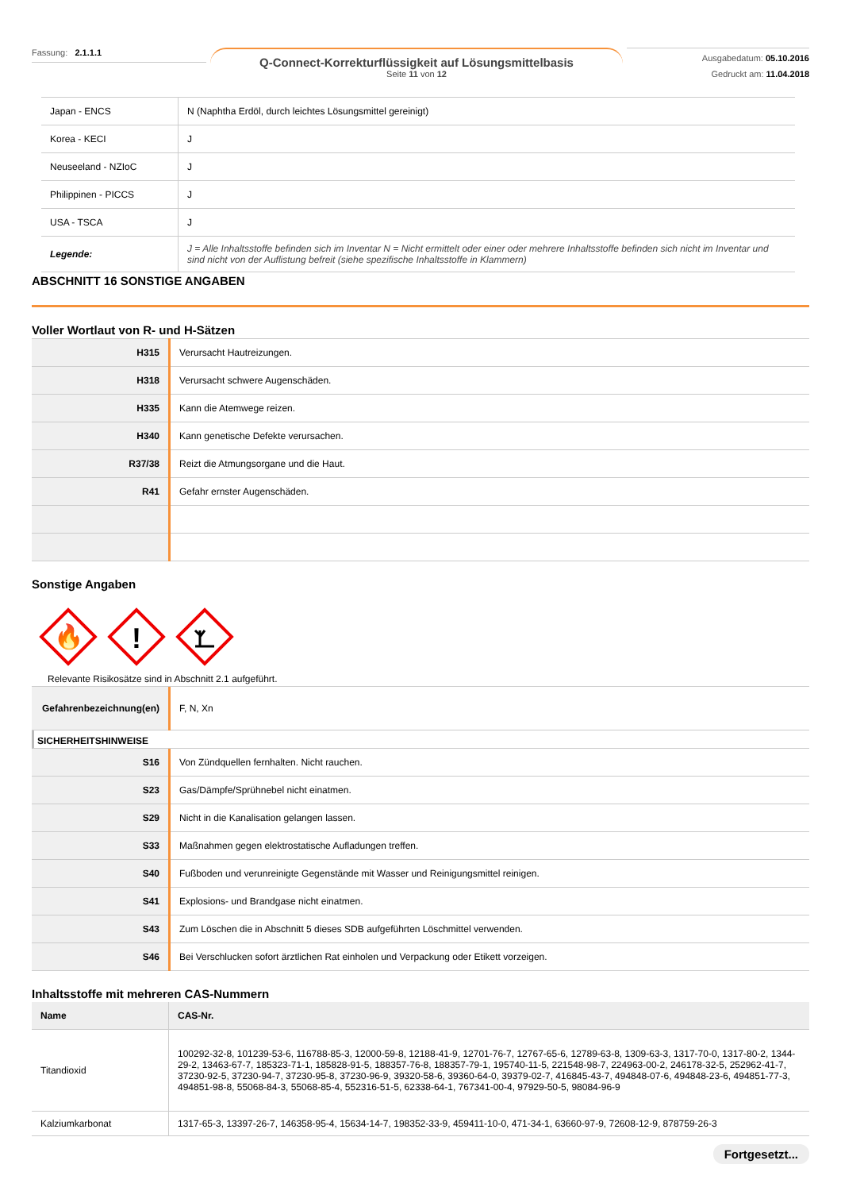Fassung: 2.1.1.1
Q-Connect-Korrekturflüssigkeit auf Lösungsmittelbasis
Seite 11 von 12
Ausgabedatum: 05.10.2016
Gedruckt am: 11.04.2018
| Japan - ENCS | N (Naphtha Erdöl, durch leichtes Lösungsmittel gereinigt) |
| Korea - KECI | J |
| Neuseeland - NZIoC | J |
| Philippinen - PICCS | J |
| USA - TSCA | J |
| Legende: | J = Alle Inhaltsstoffe befinden sich im Inventar N = Nicht ermittelt oder einer oder mehrere Inhaltsstoffe befinden sich nicht im Inventar und sind nicht von der Auflistung befreit (siehe spezifische Inhaltsstoffe in Klammern) |
ABSCHNITT 16 SONSTIGE ANGABEN
Voller Wortlaut von R- und H-Sätzen
| H315 | Verursacht Hautreizungen. |
| H318 | Verursacht schwere Augenschäden. |
| H335 | Kann die Atemwege reizen. |
| H340 | Kann genetische Defekte verursachen. |
| R37/38 | Reizt die Atmungsorgane und die Haut. |
| R41 | Gefahr ernster Augenschäden. |
Sonstige Angaben
🔥
!
Relevante Risikosätze sind in Abschnitt 2.1 aufgeführt.
| Gefahrenbezeichnung(en) | F, N, Xn |
SICHERHEITSHINWEISE
| S16 | Von Zündquellen fernhalten. Nicht rauchen. |
| S23 | Gas/Dämpfe/Sprühnebel nicht einatmen. |
| S29 | Nicht in die Kanalisation gelangen lassen. |
| S33 | Maßnahmen gegen elektrostatische Aufladungen treffen. |
| S40 | Fußboden und verunreinigte Gegenstände mit Wasser und Reinigungsmittel reinigen. |
| S41 | Explosions- und Brandgase nicht einatmen. |
| S43 | Zum Löschen die in Abschnitt 5 dieses SDB aufgeführten Löschmittel verwenden. |
| S46 | Bei Verschlucken sofort ärztlichen Rat einholen und Verpackung oder Etikett vorzeigen. |
Inhaltsstoffe mit mehreren CAS-Nummern
| Name | CAS-Nr. |
| --- | --- |
| Titandioxid | 100292-32-8, 101239-53-6, 116788-85-3, 12000-59-8, 12188-41-9, 12701-76-7, 12767-65-6, 12789-63-8, 1309-63-3, 1317-70-0, 1317-80-2, 1344-29-2, 13463-67-7, 185323-71-1, 185828-91-5, 188357-76-8, 188357-79-1, 195740-11-5, 221548-98-7, 224963-00-2, 246178-32-5, 252962-41-7, 37230-92-5, 37230-94-7, 37230-95-8, 37230-96-9, 39320-58-6, 39360-64-0, 39379-02-7, 416845-43-7, 494848-07-6, 494848-23-6, 494851-77-3, 494851-98-8, 55068-84-3, 55068-85-4, 552316-51-5, 62338-64-1, 767341-00-4, 97929-50-5, 98084-96-9 |
| Kalziumkarbonat | 1317-65-3, 13397-26-7, 146358-95-4, 15634-14-7, 198352-33-9, 459411-10-0, 471-34-1, 63660-97-9, 72608-12-9, 878759-26-3 |
Fortgesetzt...